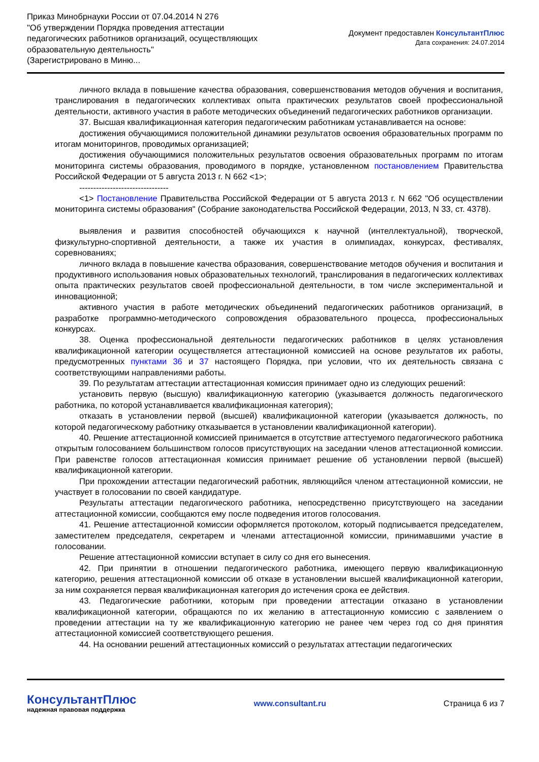Приказ Минобрнауки России от 07.04.2014 N 276
"Об утверждении Порядка проведения аттестации
педагогических работников организаций, осуществляющих
образовательную деятельность"
(Зарегистрировано в Миню...
Документ предоставлен КонсультантПлюс
Дата сохранения: 24.07.2014
личного вклада в повышение качества образования, совершенствования методов обучения и воспитания, транслирования в педагогических коллективах опыта практических результатов своей профессиональной деятельности, активного участия в работе методических объединений педагогических работников организации.
37. Высшая квалификационная категория педагогическим работникам устанавливается на основе:
достижения обучающимися положительной динамики результатов освоения образовательных программ по итогам мониторингов, проводимых организацией;
достижения обучающимися положительных результатов освоения образовательных программ по итогам мониторинга системы образования, проводимого в порядке, установленном постановлением Правительства Российской Федерации от 5 августа 2013 г. N 662 <1>;
--------------------------------
<1> Постановление Правительства Российской Федерации от 5 августа 2013 г. N 662 "Об осуществлении мониторинга системы образования" (Собрание законодательства Российской Федерации, 2013, N 33, ст. 4378).
выявления и развития способностей обучающихся к научной (интеллектуальной), творческой, физкультурно-спортивной деятельности, а также их участия в олимпиадах, конкурсах, фестивалях, соревнованиях;
личного вклада в повышение качества образования, совершенствование методов обучения и воспитания и продуктивного использования новых образовательных технологий, транслирования в педагогических коллективах опыта практических результатов своей профессиональной деятельности, в том числе экспериментальной и инновационной;
активного участия в работе методических объединений педагогических работников организаций, в разработке программно-методического сопровождения образовательного процесса, профессиональных конкурсах.
38. Оценка профессиональной деятельности педагогических работников в целях установления квалификационной категории осуществляется аттестационной комиссией на основе результатов их работы, предусмотренных пунктами 36 и 37 настоящего Порядка, при условии, что их деятельность связана с соответствующими направлениями работы.
39. По результатам аттестации аттестационная комиссия принимает одно из следующих решений:
установить первую (высшую) квалификационную категорию (указывается должность педагогического работника, по которой устанавливается квалификационная категория);
отказать в установлении первой (высшей) квалификационной категории (указывается должность, по которой педагогическому работнику отказывается в установлении квалификационной категории).
40. Решение аттестационной комиссией принимается в отсутствие аттестуемого педагогического работника открытым голосованием большинством голосов присутствующих на заседании членов аттестационной комиссии. При равенстве голосов аттестационная комиссия принимает решение об установлении первой (высшей) квалификационной категории.
При прохождении аттестации педагогический работник, являющийся членом аттестационной комиссии, не участвует в голосовании по своей кандидатуре.
Результаты аттестации педагогического работника, непосредственно присутствующего на заседании аттестационной комиссии, сообщаются ему после подведения итогов голосования.
41. Решение аттестационной комиссии оформляется протоколом, который подписывается председателем, заместителем председателя, секретарем и членами аттестационной комиссии, принимавшими участие в голосовании.
Решение аттестационной комиссии вступает в силу со дня его вынесения.
42. При принятии в отношении педагогического работника, имеющего первую квалификационную категорию, решения аттестационной комиссии об отказе в установлении высшей квалификационной категории, за ним сохраняется первая квалификационная категория до истечения срока ее действия.
43. Педагогические работники, которым при проведении аттестации отказано в установлении квалификационной категории, обращаются по их желанию в аттестационную комиссию с заявлением о проведении аттестации на ту же квалификационную категорию не ранее чем через год со дня принятия аттестационной комиссией соответствующего решения.
44. На основании решений аттестационных комиссий о результатах аттестации педагогических
КонсультантПлюс
надежная правовая поддержка
www.consultant.ru Страница 6 из 7